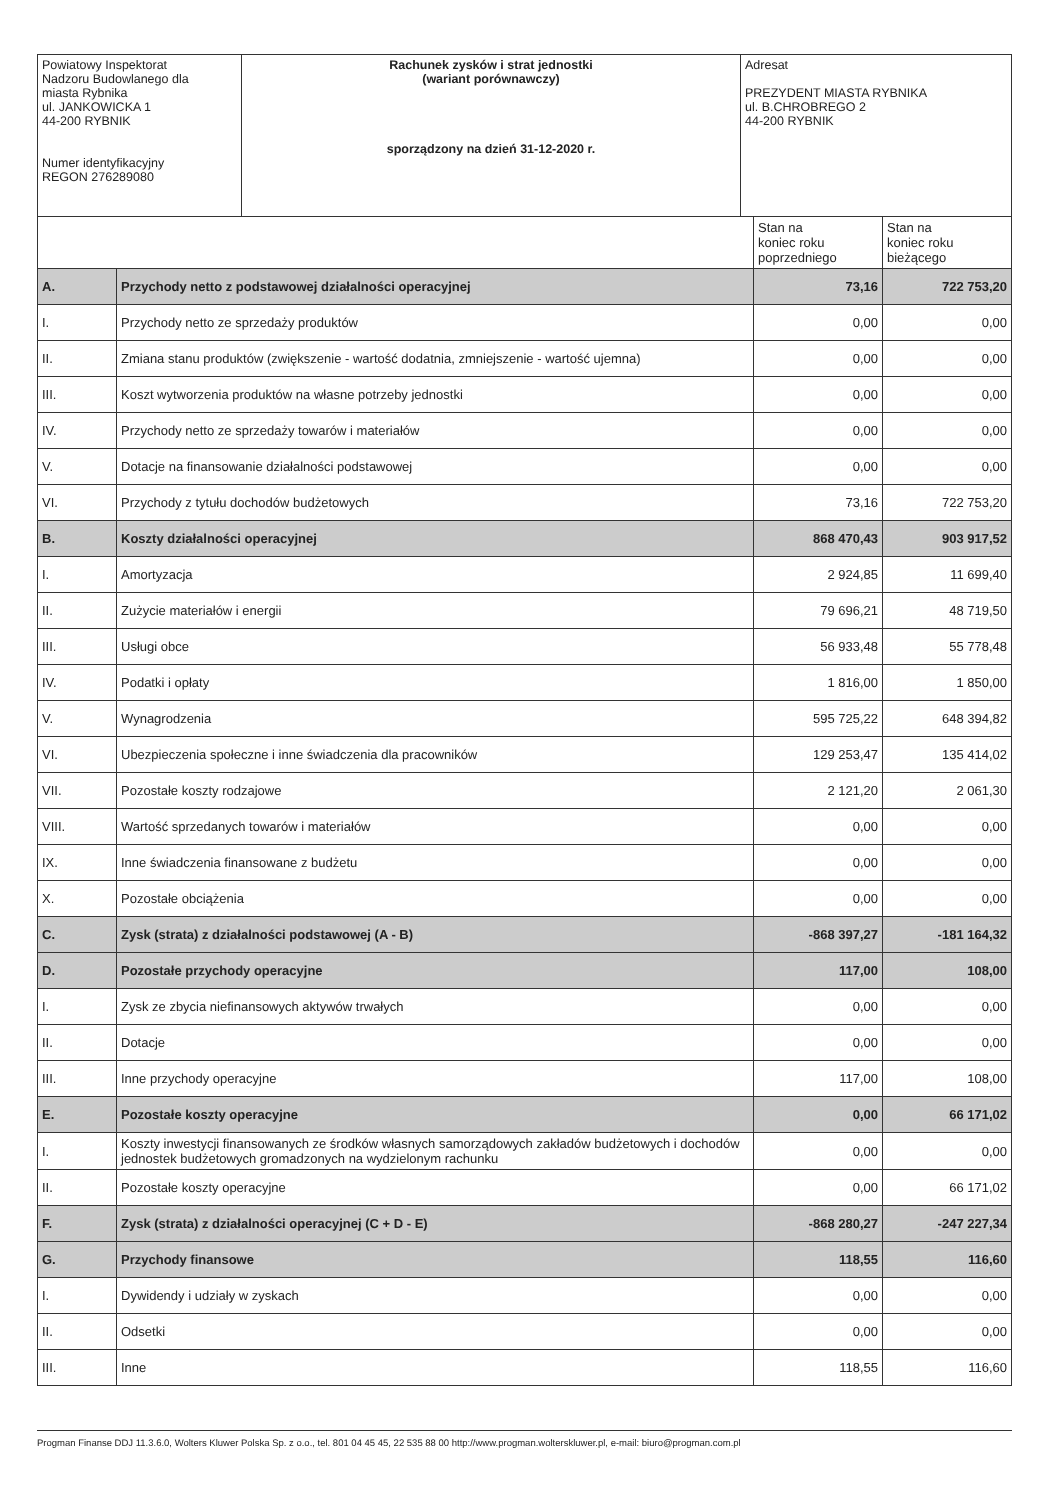| Powiatowy Inspektorat Nadzoru Budowlanego dla miasta Rybnika ul. JANKOWICKA 1 44-200 RYBNIK Numer identyfikacyjny REGON 276289080 | Rachunek zysków i strat jednostki (wariant porównawczy) sporządzony na dzień 31-12-2020 r. | Adresat PREZYDENT MIASTA RYBNIKA ul. B.CHROBREGO 2 44-200 RYBNIK |
| | | Stan na koniec roku poprzedniego | Stan na koniec roku bieżącego |
| --- | --- | --- | --- |
| A. | Przychody netto z podstawowej działalności operacyjnej | 73,16 | 722 753,20 |
| I. | Przychody netto ze sprzedaży produktów | 0,00 | 0,00 |
| II. | Zmiana stanu produktów (zwiększenie - wartość dodatnia, zmniejszenie - wartość ujemna) | 0,00 | 0,00 |
| III. | Koszt wytworzenia produktów na własne potrzeby jednostki | 0,00 | 0,00 |
| IV. | Przychody netto ze sprzedaży towarów i materiałów | 0,00 | 0,00 |
| V. | Dotacje na finansowanie działalności podstawowej | 0,00 | 0,00 |
| VI. | Przychody z tytułu dochodów budżetowych | 73,16 | 722 753,20 |
| B. | Koszty działalności operacyjnej | 868 470,43 | 903 917,52 |
| I. | Amortyzacja | 2 924,85 | 11 699,40 |
| II. | Zużycie materiałów i energii | 79 696,21 | 48 719,50 |
| III. | Usługi obce | 56 933,48 | 55 778,48 |
| IV. | Podatki i opłaty | 1 816,00 | 1 850,00 |
| V. | Wynagrodzenia | 595 725,22 | 648 394,82 |
| VI. | Ubezpieczenia społeczne i inne świadczenia dla pracowników | 129 253,47 | 135 414,02 |
| VII. | Pozostałe koszty rodzajowe | 2 121,20 | 2 061,30 |
| VIII. | Wartość sprzedanych towarów i materiałów | 0,00 | 0,00 |
| IX. | Inne świadczenia finansowane z budżetu | 0,00 | 0,00 |
| X. | Pozostałe obciążenia | 0,00 | 0,00 |
| C. | Zysk (strata) z działalności podstawowej (A - B) | -868 397,27 | -181 164,32 |
| D. | Pozostałe przychody operacyjne | 117,00 | 108,00 |
| I. | Zysk ze zbycia niefinansowych aktywów trwałych | 0,00 | 0,00 |
| II. | Dotacje | 0,00 | 0,00 |
| III. | Inne przychody operacyjne | 117,00 | 108,00 |
| E. | Pozostałe koszty operacyjne | 0,00 | 66 171,02 |
| I. | Koszty inwestycji finansowanych ze środków własnych samorządowych zakładów budżetowych i dochodów jednostek budżetowych gromadzonych na wydzielonym rachunku | 0,00 | 0,00 |
| II. | Pozostałe koszty operacyjne | 0,00 | 66 171,02 |
| F. | Zysk (strata) z działalności operacyjnej (C + D - E) | -868 280,27 | -247 227,34 |
| G. | Przychody finansowe | 118,55 | 116,60 |
| I. | Dywidendy i udziały w zyskach | 0,00 | 0,00 |
| II. | Odsetki | 0,00 | 0,00 |
| III. | Inne | 118,55 | 116,60 |
Progman Finanse DDJ 11.3.6.0, Wolters Kluwer Polska Sp. z o.o., tel. 801 04 45 45, 22 535 88 00 http://www.progman.wolterskluwer.pl, e-mail: biuro@progman.com.pl